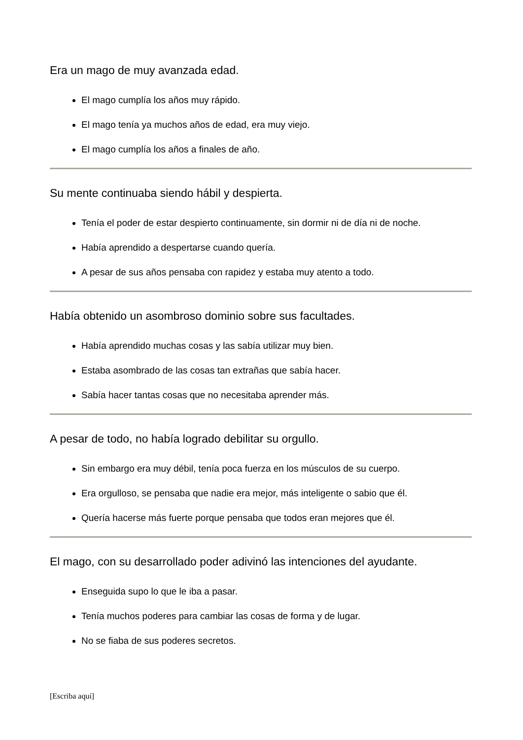Era un mago de muy avanzada edad.
El mago cumplía los años muy rápido.
El mago tenía ya muchos años de edad, era muy viejo.
El mago cumplía los años a finales de año.
Su mente continuaba siendo hábil y despierta.
Tenía el poder de estar despierto continuamente, sin dormir ni de día ni de noche.
Había aprendido a despertarse cuando quería.
A pesar de sus años pensaba con rapidez y estaba muy atento a todo.
Había obtenido un asombroso dominio sobre sus facultades.
Había aprendido muchas cosas y las sabía utilizar muy bien.
Estaba asombrado de las cosas tan extrañas que sabía hacer.
Sabía hacer tantas cosas que no necesitaba aprender más.
A pesar de todo, no había logrado debilitar su orgullo.
Sin embargo era muy débil, tenía poca fuerza en los músculos de su cuerpo.
Era orgulloso, se pensaba que nadie era mejor, más inteligente o sabio que él.
Quería hacerse más fuerte porque pensaba que todos eran mejores que él.
El mago, con su desarrollado poder adivinó las intenciones del ayudante.
Enseguida supo lo que le iba a pasar.
Tenía muchos poderes para cambiar las cosas de forma y de lugar.
No se fiaba de sus poderes secretos.
[Escriba aquí]